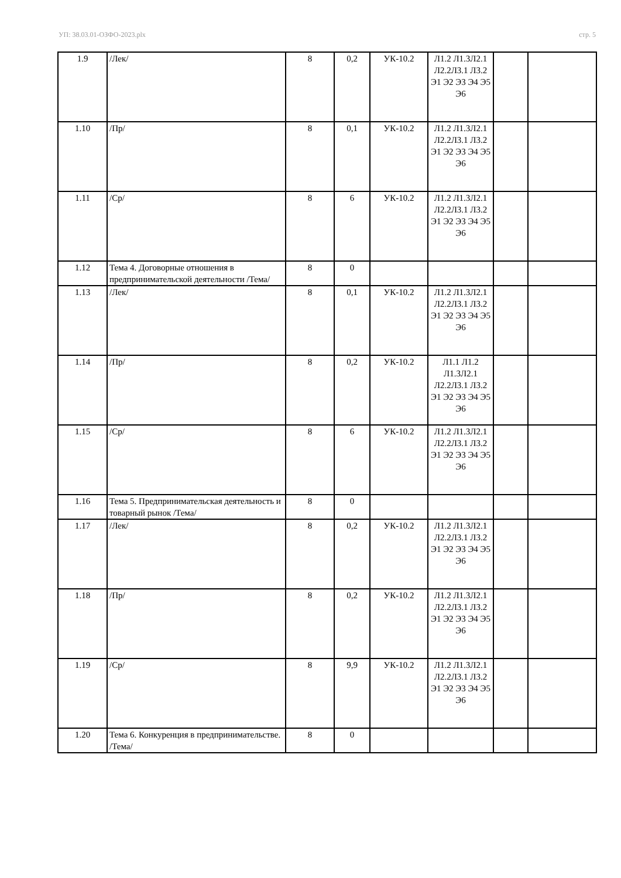УП: 38.03.01-ОЗФО-2023.plx стр. 5
| 1.9 | /Лек/ | 8 | 0,2 | УК-10.2 | Л1.2 Л1.3Л2.1 Л2.2Л3.1 Л3.2 Э1 Э2 Э3 Э4 Э5 Э6 | | |
| 1.10 | /Пр/ | 8 | 0,1 | УК-10.2 | Л1.2 Л1.3Л2.1 Л2.2Л3.1 Л3.2 Э1 Э2 Э3 Э4 Э5 Э6 | | |
| 1.11 | /Ср/ | 8 | 6 | УК-10.2 | Л1.2 Л1.3Л2.1 Л2.2Л3.1 Л3.2 Э1 Э2 Э3 Э4 Э5 Э6 | | |
| 1.12 | Тема 4. Договорные отношения в предпринимательской деятельности /Тема/ | 8 | 0 | | | | |
| 1.13 | /Лек/ | 8 | 0,1 | УК-10.2 | Л1.2 Л1.3Л2.1 Л2.2Л3.1 Л3.2 Э1 Э2 Э3 Э4 Э5 Э6 | | |
| 1.14 | /Пр/ | 8 | 0,2 | УК-10.2 | Л1.1 Л1.2 Л1.3Л2.1 Л2.2Л3.1 Л3.2 Э1 Э2 Э3 Э4 Э5 Э6 | | |
| 1.15 | /Ср/ | 8 | 6 | УК-10.2 | Л1.2 Л1.3Л2.1 Л2.2Л3.1 Л3.2 Э1 Э2 Э3 Э4 Э5 Э6 | | |
| 1.16 | Тема 5. Предпринимательская деятельность и товарный рынок /Тема/ | 8 | 0 | | | | |
| 1.17 | /Лек/ | 8 | 0,2 | УК-10.2 | Л1.2 Л1.3Л2.1 Л2.2Л3.1 Л3.2 Э1 Э2 Э3 Э4 Э5 Э6 | | |
| 1.18 | /Пр/ | 8 | 0,2 | УК-10.2 | Л1.2 Л1.3Л2.1 Л2.2Л3.1 Л3.2 Э1 Э2 Э3 Э4 Э5 Э6 | | |
| 1.19 | /Ср/ | 8 | 9,9 | УК-10.2 | Л1.2 Л1.3Л2.1 Л2.2Л3.1 Л3.2 Э1 Э2 Э3 Э4 Э5 Э6 | | |
| 1.20 | Тема 6. Конкуренция в предпринимательстве. /Тема/ | 8 | 0 | | | | |